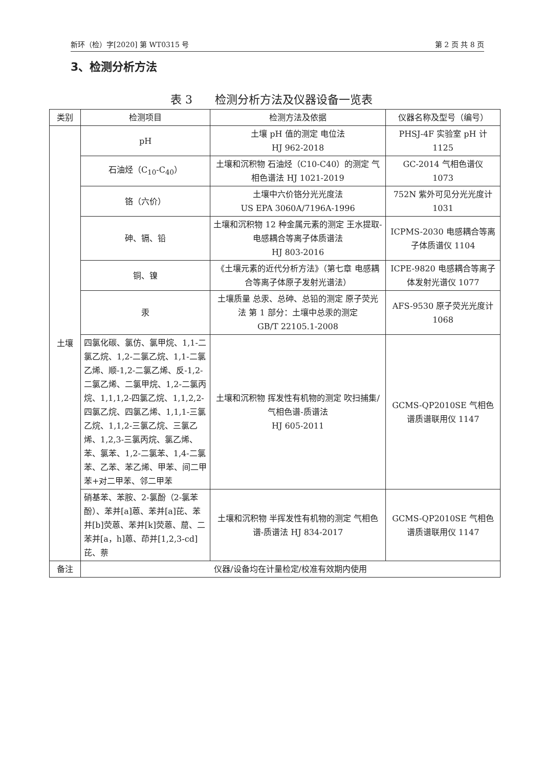新环（检）字[2020] 第 WT0315 号 第 2 页 共 8 页
3、检测分析方法
表 3　　检测分析方法及仪器设备一览表
| 类别 | 检测项目 | 检测方法及依据 | 仪器名称及型号（编号） |
| --- | --- | --- | --- |
| 土壤 | pH | 土壤 pH 值的测定 电位法 HJ 962-2018 | PHSJ-4F 实验室 pH 计 1125 |
| | 石油烃（C<sub>10</sub>-C<sub>40</sub>） | 土壤和沉积物 石油烃（C10-C40）的测定 气相色谱法 HJ 1021-2019 | GC-2014 气相色谱仪 1073 |
| | 铬（六价） | 土壤中六价铬分光光度法 US EPA 3060A/7196A-1996 | 752N 紫外可见分光光度计 1031 |
| | 砷、镉、铅 | 土壤和沉积物 12 种金属元素的测定 王水提取-电感耦合等离子体质谱法 HJ 803-2016 | ICPMS-2030 电感耦合等离子体质谱仪 1104 |
| | 铜、镍 | 《土壤元素的近代分析方法》（第七章 电感耦合等离子体原子发射光谱法） | ICPE-9820 电感耦合等离子体发射光谱仪 1077 |
| | 汞 | 土壤质量 总汞、总砷、总铅的测定 原子荧光法 第 1 部分：土壤中总汞的测定 GB/T 22105.1-2008 | AFS-9530 原子荧光光度计 1068 |
| | 四氯化碳、氯仿、氯甲烷、1,1-二氯乙烷、1,2-二氯乙烷、1,1-二氯乙烯、顺-1,2-二氯乙烯、反-1,2-二氯乙烯、二氯甲烷、1,2-二氯丙烷、1,1,1,2-四氯乙烷、1,1,2,2-四氯乙烷、四氯乙烯、1,1,1-三氯乙烷、1,1,2-三氯乙烷、三氯乙烯、1,2,3-三氯丙烷、氯乙烯、苯、氯苯、1,2-二氯苯、1,4-二氯苯、乙苯、苯乙烯、甲苯、间二甲苯+对二甲苯、邻二甲苯 | 土壤和沉积物 挥发性有机物的测定 吹扫捕集/气相色谱-质谱法 HJ 605-2011 | GCMS-QP2010SE 气相色谱质谱联用仪 1147 |
| | 硝基苯、苯胺、2-氯酚（2-氯苯酚）、苯并[a]蒽、苯并[a]芘、苯并[b]荧蒽、苯并[k]荧蒽、䓛、二苯并[a，h]蒽、茚并[1,2,3-cd]芘、萘 | 土壤和沉积物 半挥发性有机物的测定 气相色谱-质谱法 HJ 834-2017 | GCMS-QP2010SE 气相色谱质谱联用仪 1147 |
| 备注 | 仪器/设备均在计量检定/校准有效期内使用 | | |